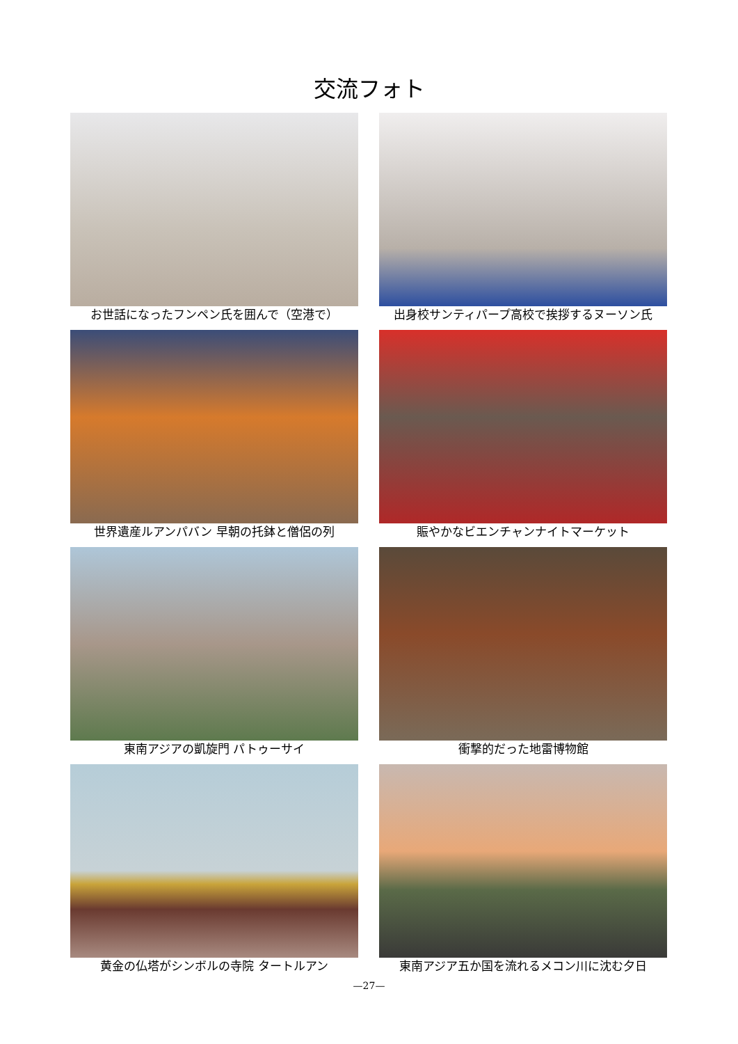交流フォト
お世話になったフンペン氏を囲んで（空港で）
出身校サンティパープ高校で挨拶するヌーソン氏
世界遺産ルアンパバン 早朝の托鉢と僧侶の列
賑やかなビエンチャンナイトマーケット
東南アジアの凱旋門 パトゥーサイ
衝撃的だった地雷博物館
黄金の仏塔がシンボルの寺院 タートルアン
東南アジア五か国を流れるメコン川に沈む夕日
—27—